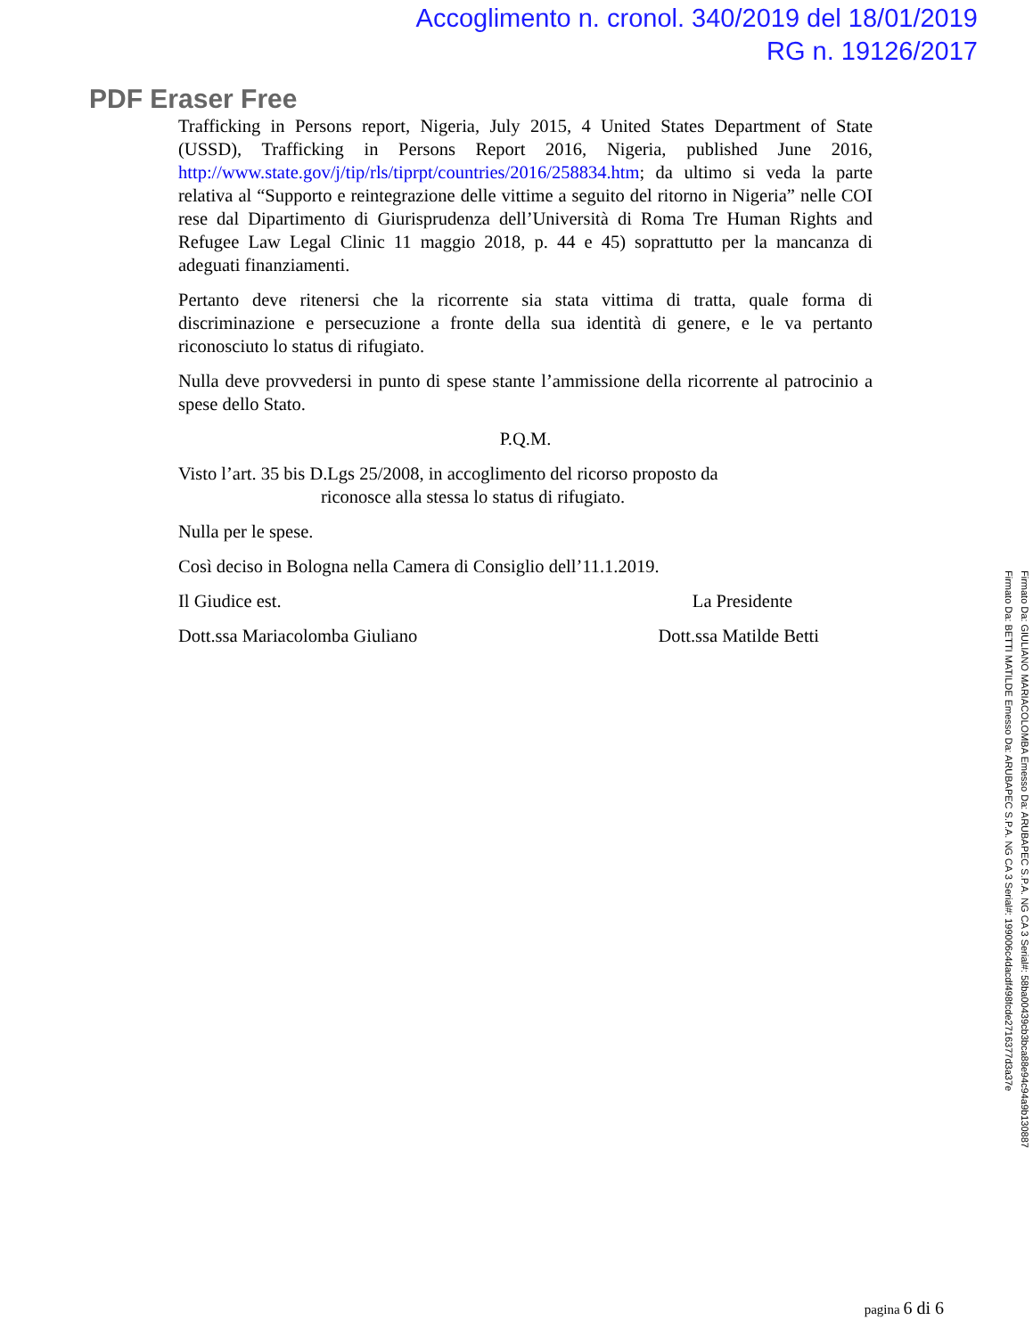Accoglimento n. cronol. 340/2019 del 18/01/2019
RG n. 19126/2017
PDF Eraser Free
Trafficking in Persons report, Nigeria, July 2015, 4 United States Department of State (USSD), Trafficking in Persons Report 2016, Nigeria, published June 2016, http://www.state.gov/j/tip/rls/tiprpt/countries/2016/258834.htm; da ultimo si veda la parte relativa al “Supporto e reintegrazione delle vittime a seguito del ritorno in Nigeria” nelle COI rese dal Dipartimento di Giurisprudenza dell’Università di Roma Tre Human Rights and Refugee Law Legal Clinic 11 maggio 2018, p. 44 e 45) soprattutto per la mancanza di adeguati finanziamenti.
Pertanto deve ritenersi che la ricorrente sia stata vittima di tratta, quale forma di discriminazione e persecuzione a fronte della sua identità di genere, e le va pertanto riconosciuto lo status di rifugiato.
Nulla deve provvedersi in punto di spese stante l’ammissione della ricorrente al patrocinio a spese dello Stato.
P.Q.M.
Visto l’art. 35 bis D.Lgs 25/2008, in accoglimento del ricorso proposto da
riconosce alla stessa lo status di rifugiato.
Nulla per le spese.
Così deciso in Bologna nella Camera di Consiglio dell’11.1.2019.
Il Giudice est. La Presidente
Dott.ssa Mariacolomba Giuliano Dott.ssa Matilde Betti
pagina 6 di 6
Firmato Da: GIULIANO MARIACOLOMBA Emesso Da: ARUBAPEC S.P.A. NG CA 3 Serial#: 58ba00439cb3bca88e94c94a9b130887
Firmato Da: BETTI MATILDE Emesso Da: ARUBAPEC S.P.A. NG CA 3 Serial#: 199006c4dacdf498fcde2716377d3a37e